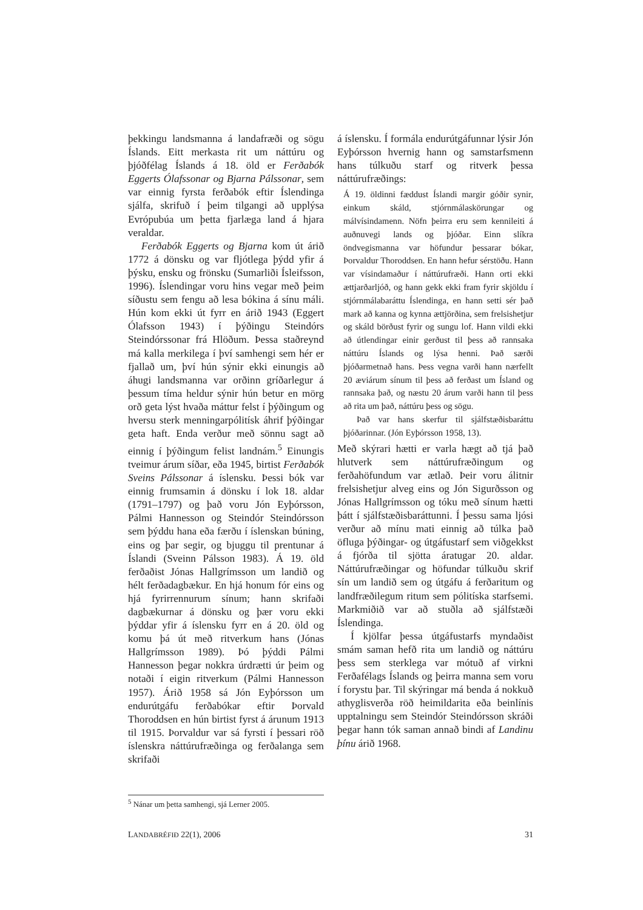þekkingu landsmanna á landafræði og sögu Íslands. Eitt merkasta rit um náttúru og þjóðfélag Íslands á 18. öld er Ferðabók Eggerts Ólafssonar og Bjarna Pálssonar, sem var einnig fyrsta ferðabók eftir Íslendinga sjálfa, skrifuð í þeim tilgangi að upplýsa Evrópubúa um þetta fjarlæga land á hjara veraldar.
Ferðabók Eggerts og Bjarna kom út árið 1772 á dönsku og var fljótlega þýdd yfir á þýsku, ensku og frönsku (Sumarliði Ísleifsson, 1996). Íslendingar voru hins vegar með þeim síðustu sem fengu að lesa bókina á sínu máli. Hún kom ekki út fyrr en árið 1943 (Eggert Ólafsson 1943) í þýðingu Steindórs Steindórssonar frá Hlöðum. Þessa staðreynd má kalla merkilega í því samhengi sem hér er fjallað um, því hún sýnir ekki einungis að áhugi landsmanna var orðinn gríðarlegur á þessum tíma heldur sýnir hún betur en mörg orð geta lýst hvaða máttur felst í þýðingum og hversu sterk menningarpólitísk áhrif þýðingar geta haft. Enda verður með sönnu sagt að einnig í þýðingum felist landnám.<sup>5</sup> Einungis tveimur árum síðar, eða 1945, birtist Ferðabók Sveins Pálssonar á íslensku. Þessi bók var einnig frumsamin á dönsku í lok 18. aldar (1791–1797) og það voru Jón Eyþórsson, Pálmi Hannesson og Steindór Steindórsson sem þýddu hana eða færðu í íslenskan búning, eins og þar segir, og bjuggu til prentunar á Íslandi (Sveinn Pálsson 1983). Á 19. öld ferðaðist Jónas Hallgrímsson um landið og hélt ferðadagbækur. En hjá honum fór eins og hjá fyrirrennurum sínum; hann skrifaði dagbækurnar á dönsku og þær voru ekki þýddar yfir á íslensku fyrr en á 20. öld og komu þá út með ritverkum hans (Jónas Hallgrímsson 1989). Þó þýddi Pálmi Hannesson þegar nokkra úrdrætti úr þeim og notaði í eigin ritverkum (Pálmi Hannesson 1957). Árið 1958 sá Jón Eyþórsson um endurútgáfu ferðabókar eftir Þorvald Thoroddsen en hún birtist fyrst á árunum 1913 til 1915. Þorvaldur var sá fyrsti í þessari röð íslenskra náttúrufræðinga og ferðalanga sem skrifaði
á íslensku. Í formála endurútgáfunnar lýsir Jón Eyþórsson hvernig hann og samstarfsmenn hans túlkuðu starf og ritverk þessa náttúrufræðings:
Á 19. öldinni fæddust Íslandi margir góðir synir, einkum skáld, stjórnmálaskörungar og málvísindamenn. Nöfn þeirra eru sem kennileiti á auðnuvegi lands og þjóðar. Einn slíkra öndvegismanna var höfundur þessarar bókar, Þorvaldur Thoroddsen. En hann hefur sérstöðu. Hann var vísindamaður í náttúrufræði. Hann orti ekki ættjarðarljóð, og hann gekk ekki fram fyrir skjöldu í stjórnmálabaráttu Íslendinga, en hann setti sér það mark að kanna og kynna ættjörðina, sem frelsishetjur og skáld börðust fyrir og sungu lof. Hann vildi ekki að útlendingar einir gerðust til þess að rannsaka náttúru Íslands og lýsa henni. Það særði þjóðarmetnað hans. Þess vegna varði hann nærfellt 20 æviárum sínum til þess að ferðast um Ísland og rannsaka það, og næstu 20 árum varði hann til þess að rita um það, náttúru þess og sögu.
Það var hans skerfur til sjálfstæðisbaráttu þjóðarinnar. (Jón Eyþórsson 1958, 13).
Með skýrari hætti er varla hægt að tjá það hlutverk sem náttúrufræðingum og ferðahöfundum var ætlað. Þeir voru álitnir frelsishetjur alveg eins og Jón Sigurðsson og Jónas Hallgrímsson og tóku með sínum hætti þátt í sjálfstæðisbaráttunni. Í þessu sama ljósi verður að mínu mati einnig að túlka það öfluga þýðingar- og útgáfustarf sem viðgekkst á fjórða til sjötta áratugar 20. aldar. Náttúrufræðingar og höfundar túlkuðu skrif sín um landið sem og útgáfu á ferðaritum og landfræðilegum ritum sem pólitíska starfsemi. Markmiðið var að stuðla að sjálfstæði Íslendinga.
Í kjölfar þessa útgáfustarfs myndaðist smám saman hefð rita um landið og náttúru þess sem sterklega var mótuð af virkni Ferðafélags Íslands og þeirra manna sem voru í forystu þar. Til skýringar má benda á nokkuð athyglisverða röð heimildarita eða beinlínis upptalningu sem Steindór Steindórsson skráði þegar hann tók saman annað bindi af Landinu þínu árið 1968.
<sup>5</sup> Nánar um þetta samhengi, sjá Lerner 2005.
LANDABRÉFIÐ 22(1), 2006 31